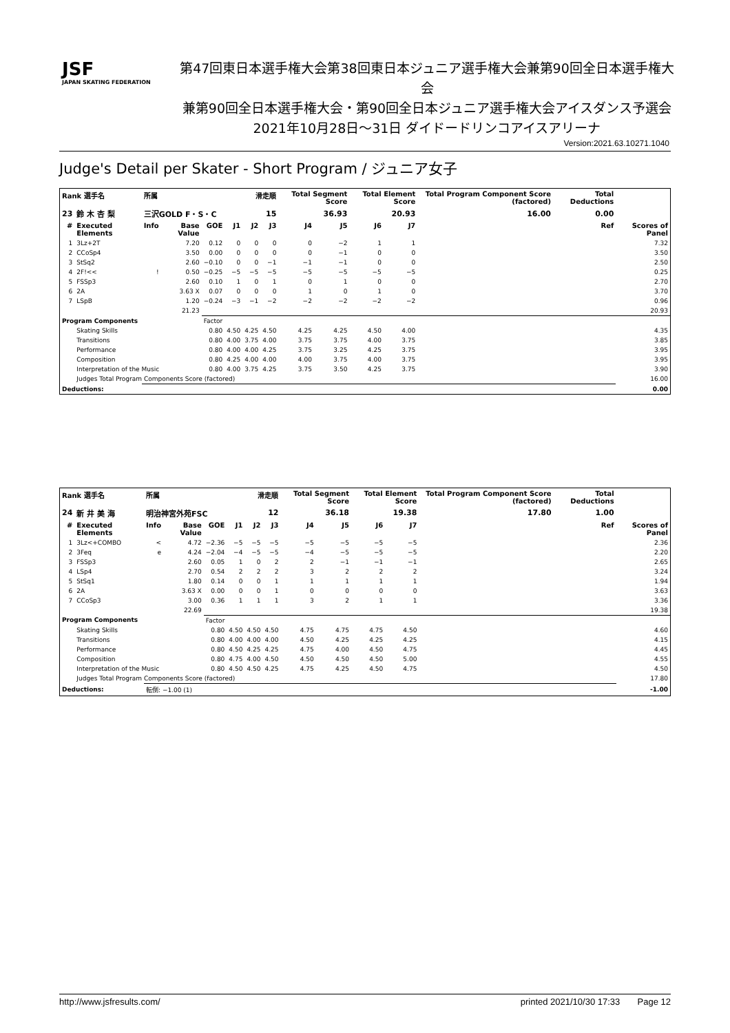JSF
JAPAN SKATING FEDERATION
第47回東日本選手権大会第38回東日本ジュニア選手権大会兼第90回全日本選手権大会
兼第90回全日本選手権大会・第90回全日本ジュニア選手権大会アイスダンス予選会
2021年10月28日〜31日 ダイドードリンコアイスアリーナ
Version:2021.63.10271.1040
Judge's Detail per Skater - Short Program / ジュニア女子
| Rank 選手名 | | 所属 | | | 滑走順 | | | Total Segment Score | | Total Element Score | | Total Program Component Score (factored) | | Total Deductions | |
| --- | --- | --- | --- | --- | --- | --- | --- | --- | --- | --- | --- | --- | --- | --- | --- |
| 23 | 鈴 木 杏 梨 | 三沢GOLD F・S・C | | | 15 | | | 36.93 | | 20.93 | | 16.00 | | 0.00 | |
| # | Executed Elements | Info | Base Value | GOE | J1 | J2 | J3 | J4 | J5 | J6 | J7 | | | Ref | Scores of Panel |
| 1 | 3Lz+2T | | 7.20 | 0.12 | 0 | 0 | 0 | 0 | −2 | 1 | 1 | | | | 7.32 |
| 2 | CCoSp4 | | 3.50 | 0.00 | 0 | 0 | 0 | 0 | −1 | 0 | 0 | | | | 3.50 |
| 3 | StSq2 | | 2.60 | −0.10 | 0 | 0 | −1 | −1 | −1 | 0 | 0 | | | | 2.50 |
| 4 | 2F!<< | ! | 0.50 | −0.25 | −5 | −5 | −5 | −5 | −5 | −5 | −5 | | | | 0.25 |
| 5 | FSSp3 | | 2.60 | 0.10 | 1 | 0 | 1 | 0 | 1 | 0 | 0 | | | | 2.70 |
| 6 | 2A | | 3.63 X | 0.07 | 0 | 0 | 0 | 1 | 0 | 1 | 0 | | | | 3.70 |
| 7 | LSpB | | 1.20 | −0.24 | −3 | −1 | −2 | −2 | −2 | −2 | −2 | | | | 0.96 |
| | | | 21.23 | | | | | | | | | | | | 20.93 |
| Program Components | | | | Factor | | | | | | | | | | | |
| | Skating Skills | | | 0.80 | 4.50 | 4.25 | 4.50 | 4.25 | 4.25 | 4.50 | 4.00 | | | | 4.35 |
| | Transitions | | | 0.80 | 4.00 | 3.75 | 4.00 | 3.75 | 3.75 | 4.00 | 3.75 | | | | 3.85 |
| | Performance | | | 0.80 | 4.00 | 4.00 | 4.25 | 3.75 | 3.25 | 4.25 | 3.75 | | | | 3.95 |
| | Composition | | | 0.80 | 4.25 | 4.00 | 4.00 | 4.00 | 3.75 | 4.00 | 3.75 | | | | 3.95 |
| | Interpretation of the Music | | | 0.80 | 4.00 | 3.75 | 4.25 | 3.75 | 3.50 | 4.25 | 3.75 | | | | 3.90 |
| | Judges Total Program Components Score (factored) | | | | | | | | | | | | | | 16.00 |
| Deductions: | | | | | | | | | | | | | | | 0.00 |
| Rank 選手名 | | 所属 | | | 滑走順 | | | Total Segment Score | | Total Element Score | | Total Program Component Score (factored) | | Total Deductions | |
| --- | --- | --- | --- | --- | --- | --- | --- | --- | --- | --- | --- | --- | --- | --- | --- |
| 24 | 新 井 美 海 | 明治神宮外苑FSC | | | 12 | | | 36.18 | | 19.38 | | 17.80 | | 1.00 | |
| # | Executed Elements | Info | Base Value | GOE | J1 | J2 | J3 | J4 | J5 | J6 | J7 | | | Ref | Scores of Panel |
| 1 | 3Lz<+COMBO | < | 4.72 | −2.36 | −5 | −5 | −5 | −5 | −5 | −5 | −5 | | | | 2.36 |
| 2 | 3Feq | e | 4.24 | −2.04 | −4 | −5 | −5 | −4 | −5 | −5 | −5 | | | | 2.20 |
| 3 | FSSp3 | | 2.60 | 0.05 | 1 | 0 | 2 | 2 | −1 | −1 | −1 | | | | 2.65 |
| 4 | LSp4 | | 2.70 | 0.54 | 2 | 2 | 2 | 3 | 2 | 2 | 2 | | | | 3.24 |
| 5 | StSq1 | | 1.80 | 0.14 | 0 | 0 | 1 | 1 | 1 | 1 | 1 | | | | 1.94 |
| 6 | 2A | | 3.63 X | 0.00 | 0 | 0 | 1 | 0 | 0 | 0 | 0 | | | | 3.63 |
| 7 | CCoSp3 | | 3.00 | 0.36 | 1 | 1 | 1 | 3 | 2 | 1 | 1 | | | | 3.36 |
| | | | 22.69 | | | | | | | | | | | | 19.38 |
| Program Components | | | | Factor | | | | | | | | | | | |
| | Skating Skills | | | 0.80 | 4.50 | 4.50 | 4.50 | 4.75 | 4.75 | 4.75 | 4.50 | | | | 4.60 |
| | Transitions | | | 0.80 | 4.00 | 4.00 | 4.00 | 4.50 | 4.25 | 4.25 | 4.25 | | | | 4.15 |
| | Performance | | | 0.80 | 4.50 | 4.25 | 4.25 | 4.75 | 4.00 | 4.50 | 4.75 | | | | 4.45 |
| | Composition | | | 0.80 | 4.75 | 4.00 | 4.50 | 4.50 | 4.50 | 4.50 | 5.00 | | | | 4.55 |
| | Interpretation of the Music | | | 0.80 | 4.50 | 4.50 | 4.25 | 4.75 | 4.25 | 4.50 | 4.75 | | | | 4.50 |
| | Judges Total Program Components Score (factored) | | | | | | | | | | | | | | 17.80 |
| Deductions: | | 転倒: −1.00 (1) | | | | | | | | | | | | | -1.00 |
http://www.jsfresults.com/ printed 2021/10/30 17:33 Page 12